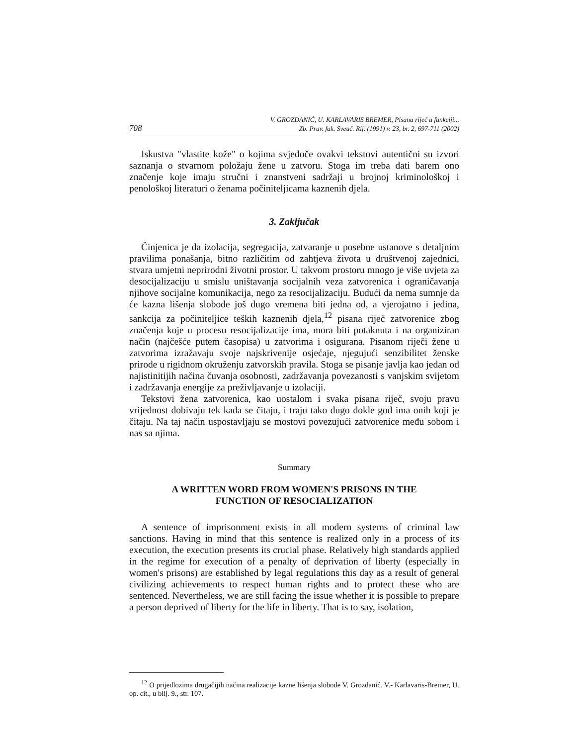708
V. GROZDANIĆ, U. KARLAVARIS BREMER, Pisana riječ u funkciji...
Zb. Prav. fak. Sveuč. Rij. (1991) v. 23, br. 2, 697-711 (2002)
Iskustva "vlastite kože" o kojima svjedoče ovakvi tekstovi autentični su izvori saznanja o stvarnom položaju žene u zatvoru. Stoga im treba dati barem ono značenje koje imaju stručni i znanstveni sadržaji u brojnoj kriminološkoj i penološkoj literaturi o ženama počiniteljicama kaznenih djela.
3. Zaključak
Činjenica je da izolacija, segregacija, zatvaranje u posebne ustanove s detaljnim pravilima ponašanja, bitno različitim od zahtjeva života u društvenoj zajednici, stvara umjetni neprirodni životni prostor. U takvom prostoru mnogo je više uvjeta za desocijalizaciju u smislu uništavanja socijalnih veza zatvorenica i ograničavanja njihove socijalne komunikacija, nego za resocijalizaciju. Budući da nema sumnje da će kazna lišenja slobode još dugo vremena biti jedna od, a vjerojatno i jedina, sankcija za počiniteljice teških kaznenih djela,<sup>12</sup> pisana riječ zatvorenice zbog značenja koje u procesu resocijalizacije ima, mora biti potaknuta i na organiziran način (najčešće putem časopisa) u zatvorima i osigurana. Pisanom riječi žene u zatvorima izražavaju svoje najskrivenije osjećaje, njegujući senzibilitet ženske prirode u rigidnom okruženju zatvorskih pravila. Stoga se pisanje javlja kao jedan od najistinitijih načina čuvanja osobnosti, zadržavanja povezanosti s vanjskim svijetom i zadržavanja energije za preživljavanje u izolaciji.
Tekstovi žena zatvorenica, kao uostalom i svaka pisana riječ, svoju pravu vrijednost dobivaju tek kada se čitaju, i traju tako dugo dokle god ima onih koji je čitaju. Na taj način uspostavljaju se mostovi povezujući zatvorenice među sobom i nas sa njima.
Summary
A WRITTEN WORD FROM WOMEN'S PRISONS IN THE
FUNCTION OF RESOCIALIZATION
A sentence of imprisonment exists in all modern systems of criminal law sanctions. Having in mind that this sentence is realized only in a process of its execution, the execution presents its crucial phase. Relatively high standards applied in the regime for execution of a penalty of deprivation of liberty (especially in women's prisons) are established by legal regulations this day as a result of general civilizing achievements to respect human rights and to protect these who are sentenced. Nevertheless, we are still facing the issue whether it is possible to prepare a person deprived of liberty for the life in liberty. That is to say, isolation,
<sup>12</sup> O prijedlozima drugačijih načina realizacije kazne lišenja slobode V. Grozdanić. V.- Karlavaris-Bremer, U. op. cit., u bilj. 9., str. 107.